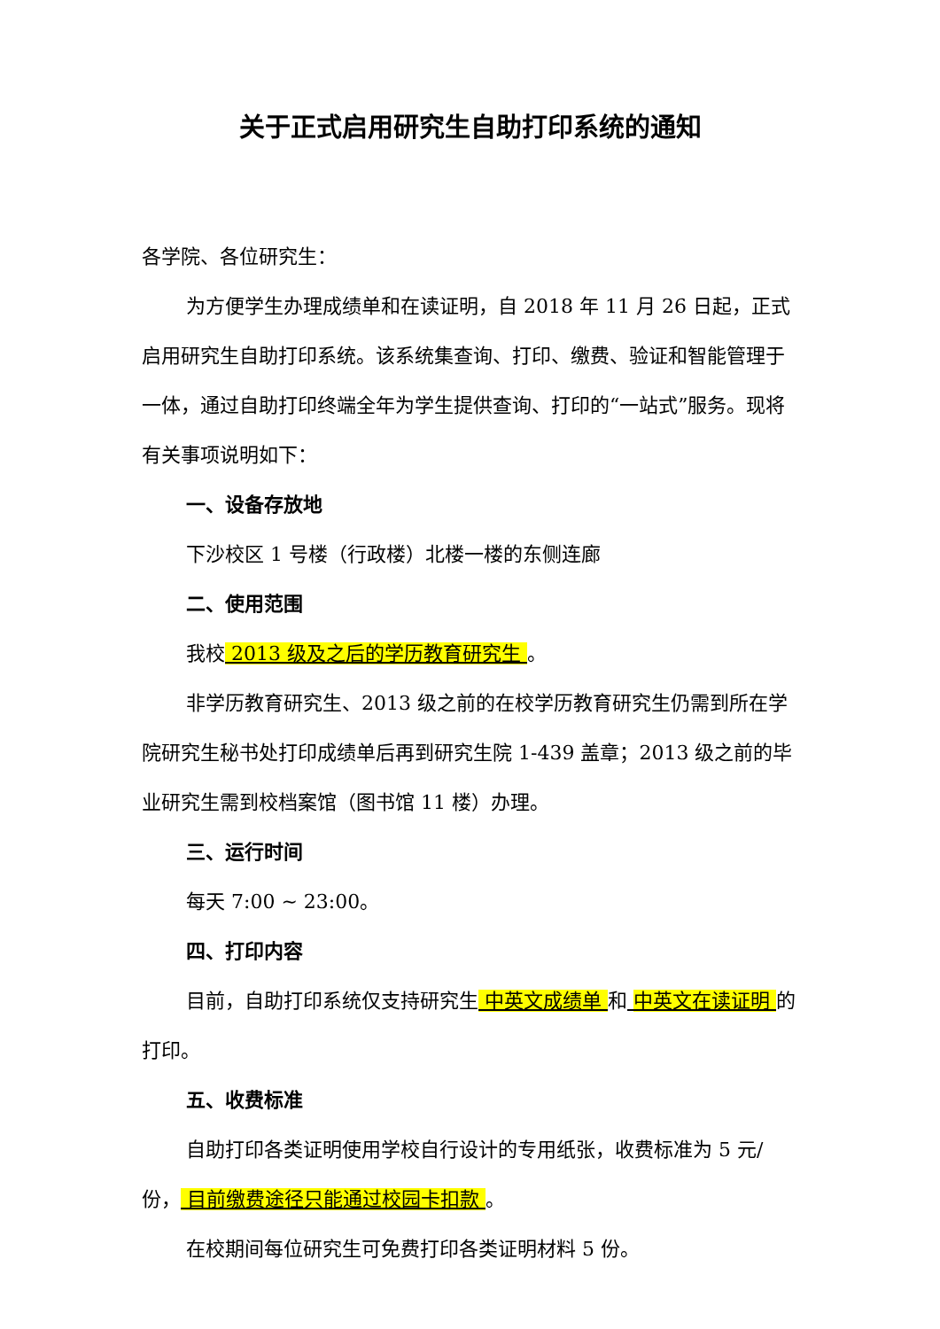关于正式启用研究生自助打印系统的通知
各学院、各位研究生：
为方便学生办理成绩单和在读证明，自 2018 年 11 月 26 日起，正式启用研究生自助打印系统。该系统集查询、打印、缴费、验证和智能管理于一体，通过自助打印终端全年为学生提供查询、打印的“一站式”服务。现将有关事项说明如下：
一、设备存放地
下沙校区 1 号楼（行政楼）北楼一楼的东侧连廊
二、使用范围
我校 2013 级及之后的学历教育研究生 。
非学历教育研究生、2013 级之前的在校学历教育研究生仍需到所在学院研究生秘书处打印成绩单后再到研究生院 1-439 盖章；2013 级之前的毕业研究生需到校档案馆（图书馆 11 楼）办理。
三、运行时间
每天 7:00 ~ 23:00。
四、打印内容
目前，自助打印系统仅支持研究生 中英文成绩单 和 中英文在读证明 的打印。
五、收费标准
自助打印各类证明使用学校自行设计的专用纸张，收费标准为 5 元/份， 目前缴费途径只能通过校园卡扣款 。
在校期间每位研究生可免费打印各类证明材料 5 份。